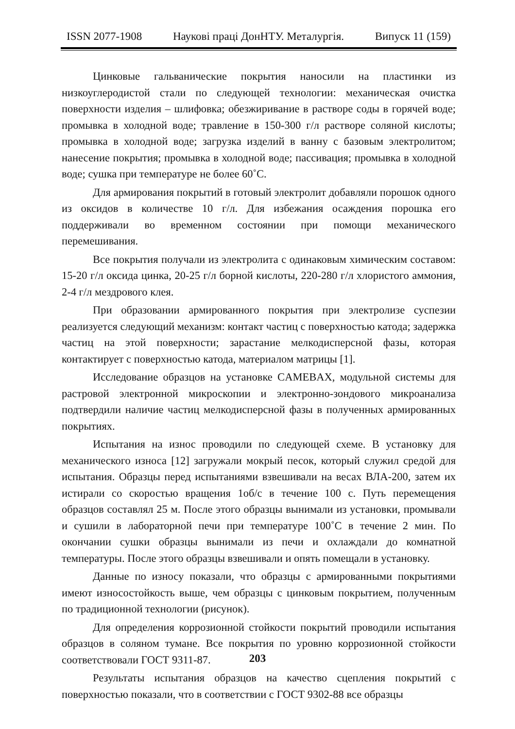ISSN 2077-1908 Наукові праці ДонНТУ. Металургія. Випуск 11 (159)
Цинковые гальванические покрытия наносили на пластинки из низкоуглеродистой стали по следующей технологии: механическая очистка поверхности изделия – шлифовка; обезжиривание в растворе соды в горячей воде; промывка в холодной воде; травление в 150-300 г/л растворе соляной кислоты; промывка в холодной воде; загрузка изделий в ванну с базовым электролитом; нанесение покрытия; промывка в холодной воде; пассивация; промывка в холодной воде; сушка при температуре не более 60˚С.
Для армирования покрытий в готовый электролит добавляли порошок одного из оксидов в количестве 10 г/л. Для избежания осаждения порошка его поддерживали во временном состоянии при помощи механического перемешивания.
Все покрытия получали из электролита с одинаковым химическим составом: 15-20 г/л оксида цинка, 20-25 г/л борной кислоты, 220-280 г/л хлористого аммония, 2-4 г/л мездрового клея.
При образовании армированного покрытия при электролизе суспезии реализуется следующий механизм: контакт частиц с поверхностью катода; задержка частиц на этой поверхности; зарастание мелкодисперсной фазы, которая контактирует с поверхностью катода, материалом матрицы [1].
Исследование образцов на установке CAMEBAX, модульной системы для растровой электронной микроскопии и электронно-зондового микроанализа подтвердили наличие частиц мелкодисперсной фазы в полученных армированных покрытиях.
Испытания на износ проводили по следующей схеме. В установку для механического износа [12] загружали мокрый песок, который служил средой для испытания. Образцы перед испытаниями взвешивали на весах ВЛА-200, затем их истирали со скоростью вращения 1об/с в течение 100 с. Путь перемещения образцов составлял 25 м. После этого образцы вынимали из установки, промывали и сушили в лабораторной печи при температуре 100˚С в течение 2 мин. По окончании сушки образцы вынимали из печи и охлаждали до комнатной температуры. После этого образцы взвешивали и опять помещали в установку.
Данные по износу показали, что образцы с армированными покрытиями имеют износостойкость выше, чем образцы с цинковым покрытием, полученным по традиционной технологии (рисунок).
Для определения коррозионной стойкости покрытий проводили испытания образцов в соляном тумане. Все покрытия по уровню коррозионной стойкости соответствовали ГОСТ 9311-87.
Результаты испытания образцов на качество сцепления покрытий с поверхностью показали, что в соответствии с ГОСТ 9302-88 все образцы
203